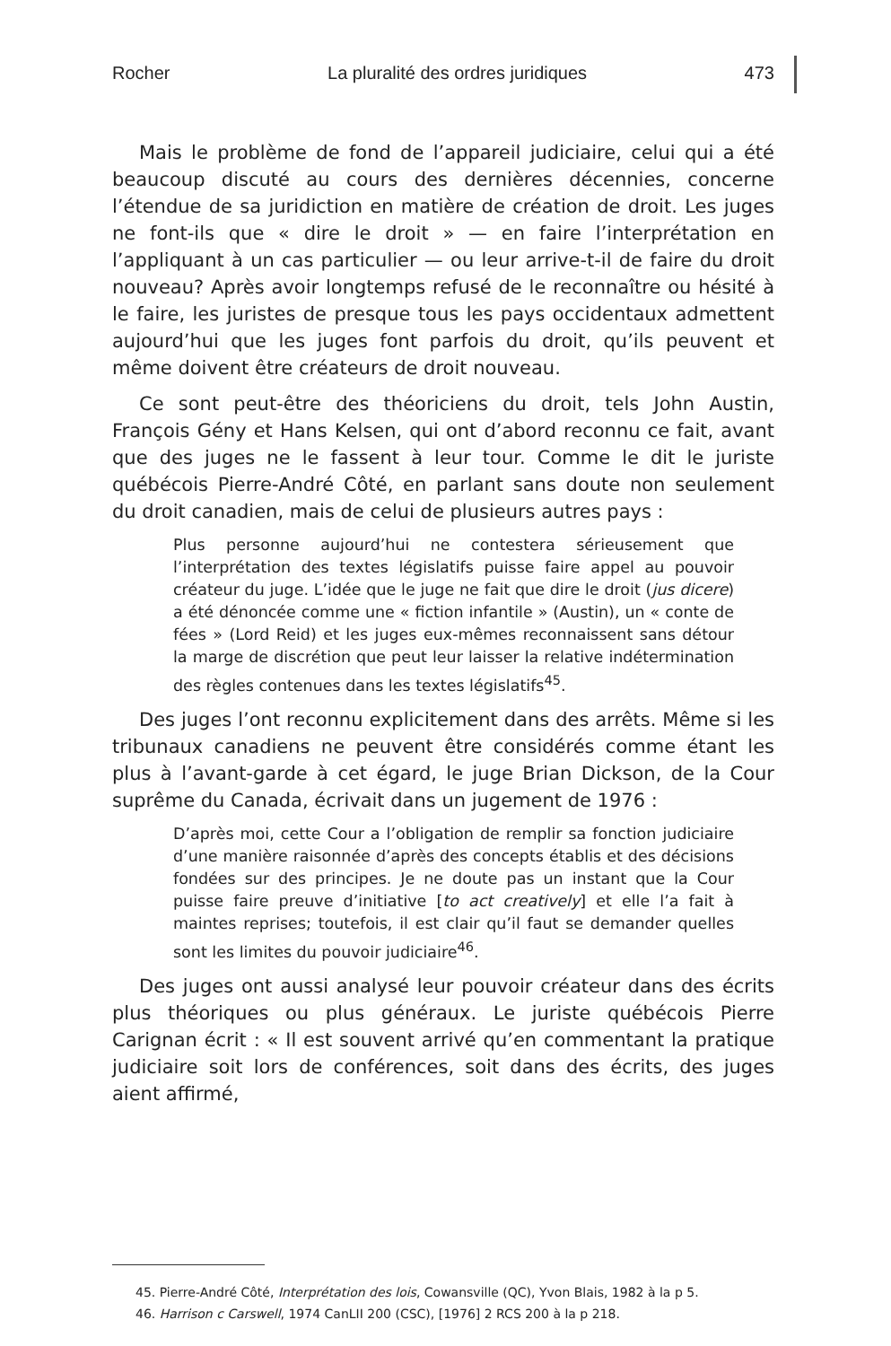Rocher La pluralité des ordres juridiques 473
Mais le problème de fond de l’appareil judiciaire, celui qui a été beaucoup discuté au cours des dernières décennies, concerne l’étendue de sa juridiction en matière de création de droit. Les juges ne font-ils que « dire le droit » — en faire l’interprétation en l’appliquant à un cas particulier — ou leur arrive-t-il de faire du droit nouveau? Après avoir longtemps refusé de le reconnaître ou hésité à le faire, les juristes de presque tous les pays occidentaux admettent aujourd’hui que les juges font parfois du droit, qu’ils peuvent et même doivent être créateurs de droit nouveau.
Ce sont peut-être des théoriciens du droit, tels John Austin, François Gény et Hans Kelsen, qui ont d’abord reconnu ce fait, avant que des juges ne le fassent à leur tour. Comme le dit le juriste québécois Pierre-André Côté, en parlant sans doute non seulement du droit canadien, mais de celui de plusieurs autres pays :
Plus personne aujourd’hui ne contestera sérieusement que l’interprétation des textes législatifs puisse faire appel au pouvoir créateur du juge. L’idée que le juge ne fait que dire le droit (jus dicere) a été dénoncée comme une « fiction infantile » (Austin), un « conte de fées » (Lord Reid) et les juges eux-mêmes reconnaissent sans détour la marge de discrétion que peut leur laisser la relative indétermination des règles contenues dans les textes législatifs<sup>45</sup>.
Des juges l’ont reconnu explicitement dans des arrêts. Même si les tribunaux canadiens ne peuvent être considérés comme étant les plus à l’avant-garde à cet égard, le juge Brian Dickson, de la Cour suprême du Canada, écrivait dans un jugement de 1976 :
D’après moi, cette Cour a l’obligation de remplir sa fonction judiciaire d’une manière raisonnée d’après des concepts établis et des décisions fondées sur des principes. Je ne doute pas un instant que la Cour puisse faire preuve d’initiative [to act creatively] et elle l’a fait à maintes reprises; toutefois, il est clair qu’il faut se demander quelles sont les limites du pouvoir judiciaire<sup>46</sup>.
Des juges ont aussi analysé leur pouvoir créateur dans des écrits plus théoriques ou plus généraux. Le juriste québécois Pierre Carignan écrit : « Il est souvent arrivé qu’en commentant la pratique judiciaire soit lors de conférences, soit dans des écrits, des juges aient affirmé,
45. Pierre-André Côté, Interprétation des lois, Cowansville (QC), Yvon Blais, 1982 à la p 5.
46. Harrison c Carswell, 1974 CanLII 200 (CSC), [1976] 2 RCS 200 à la p 218.